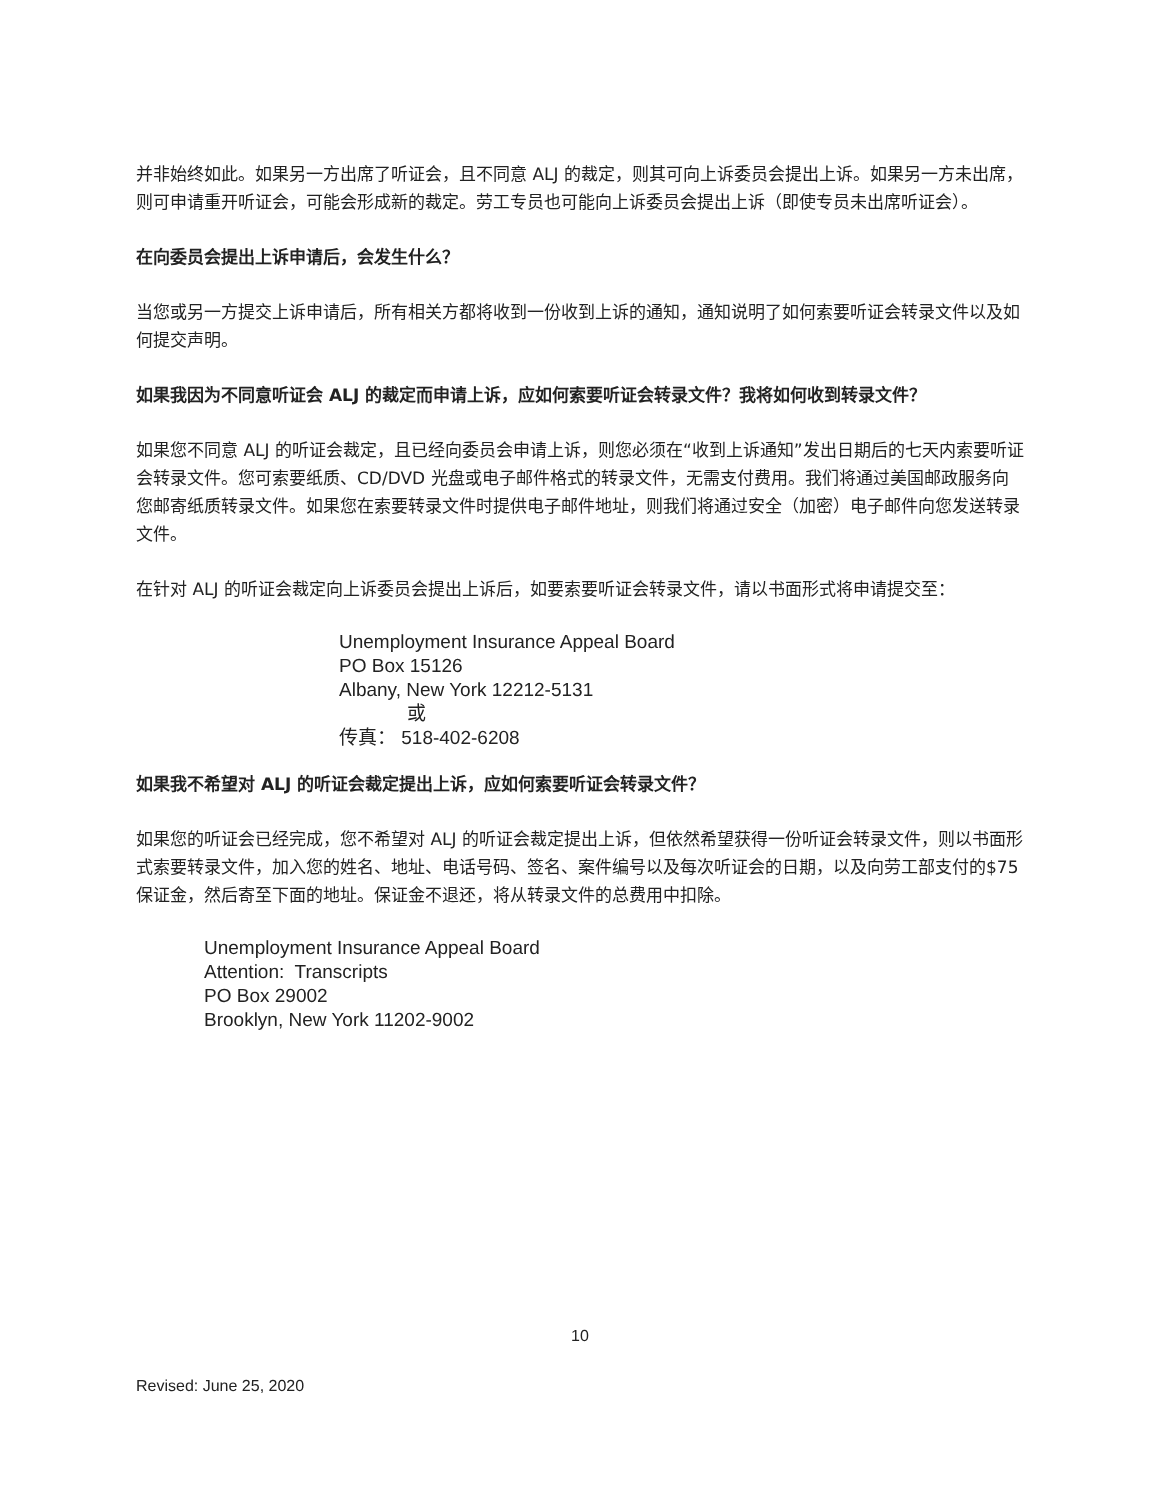并非始终如此。如果另一方出席了听证会，且不同意 ALJ 的裁定，则其可向上诉委员会提出上诉。如果另一方未出席，则可申请重开听证会，可能会形成新的裁定。劳工专员也可能向上诉委员会提出上诉（即使专员未出席听证会）。
在向委员会提出上诉申请后，会发生什么？
当您或另一方提交上诉申请后，所有相关方都将收到一份收到上诉的通知，通知说明了如何索要听证会转录文件以及如何提交声明。
如果我因为不同意听证会 ALJ 的裁定而申请上诉，应如何索要听证会转录文件？我将如何收到转录文件？
如果您不同意 ALJ 的听证会裁定，且已经向委员会申请上诉，则您必须在“收到上诉通知”发出日期后的七天内索要听证会转录文件。您可索要纸质、CD/DVD 光盘或电子邮件格式的转录文件，无需支付费用。我们将通过美国邮政服务向您邮寄纸质转录文件。如果您在索要转录文件时提供电子邮件地址，则我们将通过安全（加密）电子邮件向您发送转录文件。
在针对 ALJ 的听证会裁定向上诉委员会提出上诉后，如要索要听证会转录文件，请以书面形式将申请提交至：
Unemployment Insurance Appeal Board
PO Box 15126
Albany, New York 12212-5131
或
传真： 518-402-6208
如果我不希望对 ALJ 的听证会裁定提出上诉，应如何索要听证会转录文件？
如果您的听证会已经完成，您不希望对 ALJ 的听证会裁定提出上诉，但依然希望获得一份听证会转录文件，则以书面形式索要转录文件，加入您的姓名、地址、电话号码、签名、案件编号以及每次听证会的日期，以及向劳工部支付的$75 保证金，然后寄至下面的地址。保证金不退还，将从转录文件的总费用中扣除。
Unemployment Insurance Appeal Board
Attention: Transcripts
PO Box 29002
Brooklyn, New York 11202-9002
10
Revised: June 25, 2020